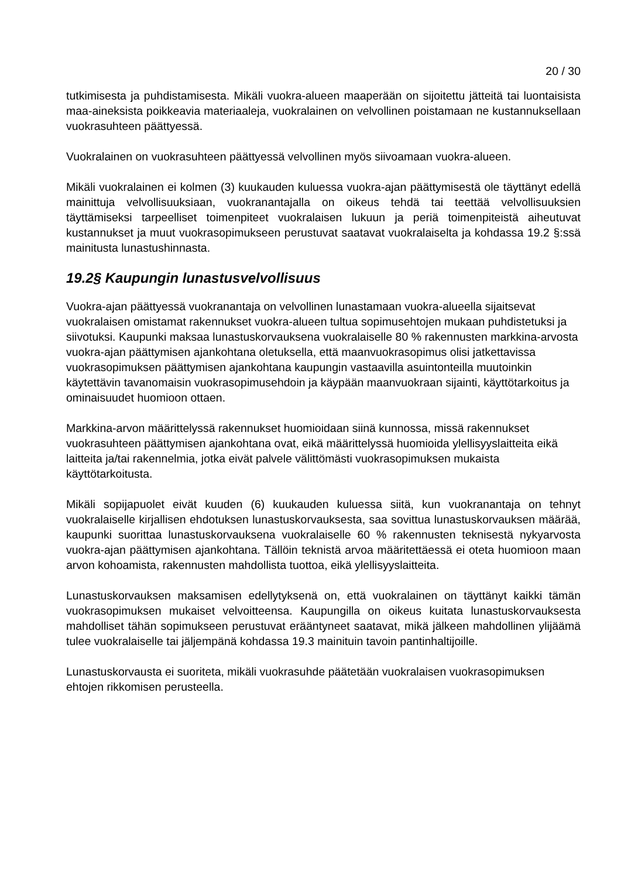20 / 30
tutkimisesta ja puhdistamisesta. Mikäli vuokra-alueen maaperään on sijoitettu jätteitä tai luontaisista maa-aineksista poikkeavia materiaaleja, vuokralainen on velvollinen poistamaan ne kustannuksellaan vuokrasuhteen päättyessä.
Vuokralainen on vuokrasuhteen päättyessä velvollinen myös siivoamaan vuokra-alueen.
Mikäli vuokralainen ei kolmen (3) kuukauden kuluessa vuokra-ajan päättymisestä ole täyttänyt edellä mainittuja velvollisuuksiaan, vuokranantajalla on oikeus tehdä tai teettää velvollisuuksien täyttämiseksi tarpeelliset toimenpiteet vuokralaisen lukuun ja periä toimenpiteistä aiheutuvat kustannukset ja muut vuokrasopimukseen perustuvat saatavat vuokralaiselta ja kohdassa 19.2 §:ssä mainitusta lunastushinnasta.
19.2§ Kaupungin lunastusvelvollisuus
Vuokra-ajan päättyessä vuokranantaja on velvollinen lunastamaan vuokra-alueella sijaitsevat vuokralaisen omistamat rakennukset vuokra-alueen tultua sopimusehtojen mukaan puhdistetuksi ja siivotuksi. Kaupunki maksaa lunastuskorvauksena vuokralaiselle 80 % rakennusten markkina-arvosta vuokra-ajan päättymisen ajankohtana oletuksella, että maanvuokrasopimus olisi jatkettavissa vuokrasopimuksen päättymisen ajankohtana kaupungin vastaavilla asuintonteilla muutoinkin käytettävin tavanomaisin vuokrasopimusehdoin ja käypään maanvuokraan sijainti, käyttötarkoitus ja ominaisuudet huomioon ottaen.
Markkina-arvon määrittelyssä rakennukset huomioidaan siinä kunnossa, missä rakennukset vuokrasuhteen päättymisen ajankohtana ovat, eikä määrittelyssä huomioida ylellisyyslaitteita eikä laitteita ja/tai rakennelmia, jotka eivät palvele välittömästi vuokrasopimuksen mukaista käyttötarkoitusta.
Mikäli sopijapuolet eivät kuuden (6) kuukauden kuluessa siitä, kun vuokranantaja on tehnyt vuokralaiselle kirjallisen ehdotuksen lunastuskorvauksesta, saa sovittua lunastuskorvauksen määrää, kaupunki suorittaa lunastuskorvauksena vuokralaiselle 60 % rakennusten teknisestä nykyarvosta vuokra-ajan päättymisen ajankohtana. Tällöin teknistä arvoa määritettäessä ei oteta huomioon maan arvon kohoamista, rakennusten mahdollista tuottoa, eikä ylellisyyslaitteita.
Lunastuskorvauksen maksamisen edellytyksenä on, että vuokralainen on täyttänyt kaikki tämän vuokrasopimuksen mukaiset velvoitteensa. Kaupungilla on oikeus kuitata lunastuskorvauksesta mahdolliset tähän sopimukseen perustuvat erääntyneet saatavat, mikä jälkeen mahdollinen ylijäämä tulee vuokralaiselle tai jäljempänä kohdassa 19.3 mainituin tavoin pantinhaltijoille.
Lunastuskorvausta ei suoriteta, mikäli vuokrasuhde päätetään vuokralaisen vuokrasopimuksen ehtojen rikkomisen perusteella.